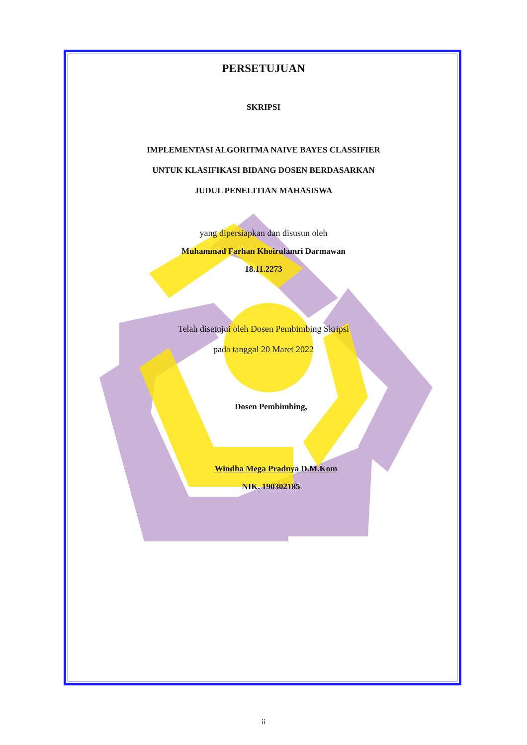PERSETUJUAN
SKRIPSI
IMPLEMENTASI ALGORITMA NAIVE BAYES CLASSIFIER
UNTUK KLASIFIKASI BIDANG DOSEN BERDASARKAN
JUDUL PENELITIAN MAHASISWA
yang dipersiapkan dan disusun oleh
Muhammad Farhan Khoirulamri Darmawan
18.11.2273
Telah disetujui oleh Dosen Pembimbing Skripsi
pada tanggal 20 Maret 2022
Dosen Pembimbing,
Windha Mega Pradnya D.M.Kom
NIK. 190302185
ii